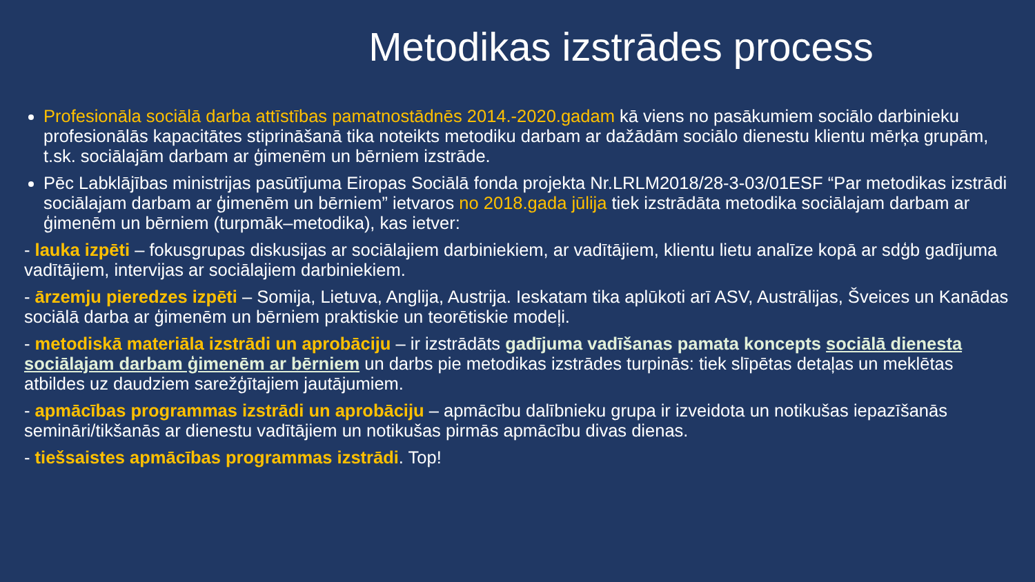Metodikas izstrādes process
Profesionāla sociālā darba attīstības pamatnostādnēs 2014.-2020.gadam kā viens no pasākumiem sociālo darbinieku profesionālās kapacitātes stiprināšanā tika noteikts metodiku darbam ar dažādām sociālo dienestu klientu mērķa grupām, t.sk. sociālajām darbam ar ģimenēm un bērniem izstrāde.
Pēc Labklājības ministrijas pasūtījuma Eiropas Sociālā fonda projekta Nr.LRLM2018/28-3-03/01ESF “Par metodikas izstrādi sociālajam darbam ar ģimenēm un bērniem” ietvaros no 2018.gada jūlija tiek izstrādāta metodika sociālajam darbam ar ģimenēm un bērniem (turpmāk–metodika), kas ietver:
- lauka izpēti – fokusgrupas diskusijas ar sociālajiem darbiniekiem, ar vadītājiem, klientu lietu analīze kopā ar sdģb gadījuma vadītājiem, intervijas ar sociālajiem darbiniekiem.
- ārzemju pieredzes izpēti – Somija, Lietuva, Anglija, Austrija. Ieskatam tika aplūkoti arī ASV, Austrālijas, Šveices un Kanādas sociālā darba ar ģimenēm un bērniem praktiskie un teorētiskie modeļi.
- metodiskā materiāla izstrādi un aprobāciju – ir izstrādāts gadījuma vadīšanas pamata koncepts sociālā dienesta sociālajam darbam ģimenēm ar bērniem un darbs pie metodikas izstrādes turpinās: tiek slīpētas detaļas un meklētas atbildes uz daudziem sarežģītajiem jautājumiem.
- apmācības programmas izstrādi un aprobāciju – apmācību dalībnieku grupa ir izveidota un notikušas iepazīšanās semināri/tikšanās ar dienestu vadītājiem un notikušas pirmās apmācību divas dienas.
- tiešsaistes apmācības programmas izstrādi. Top!